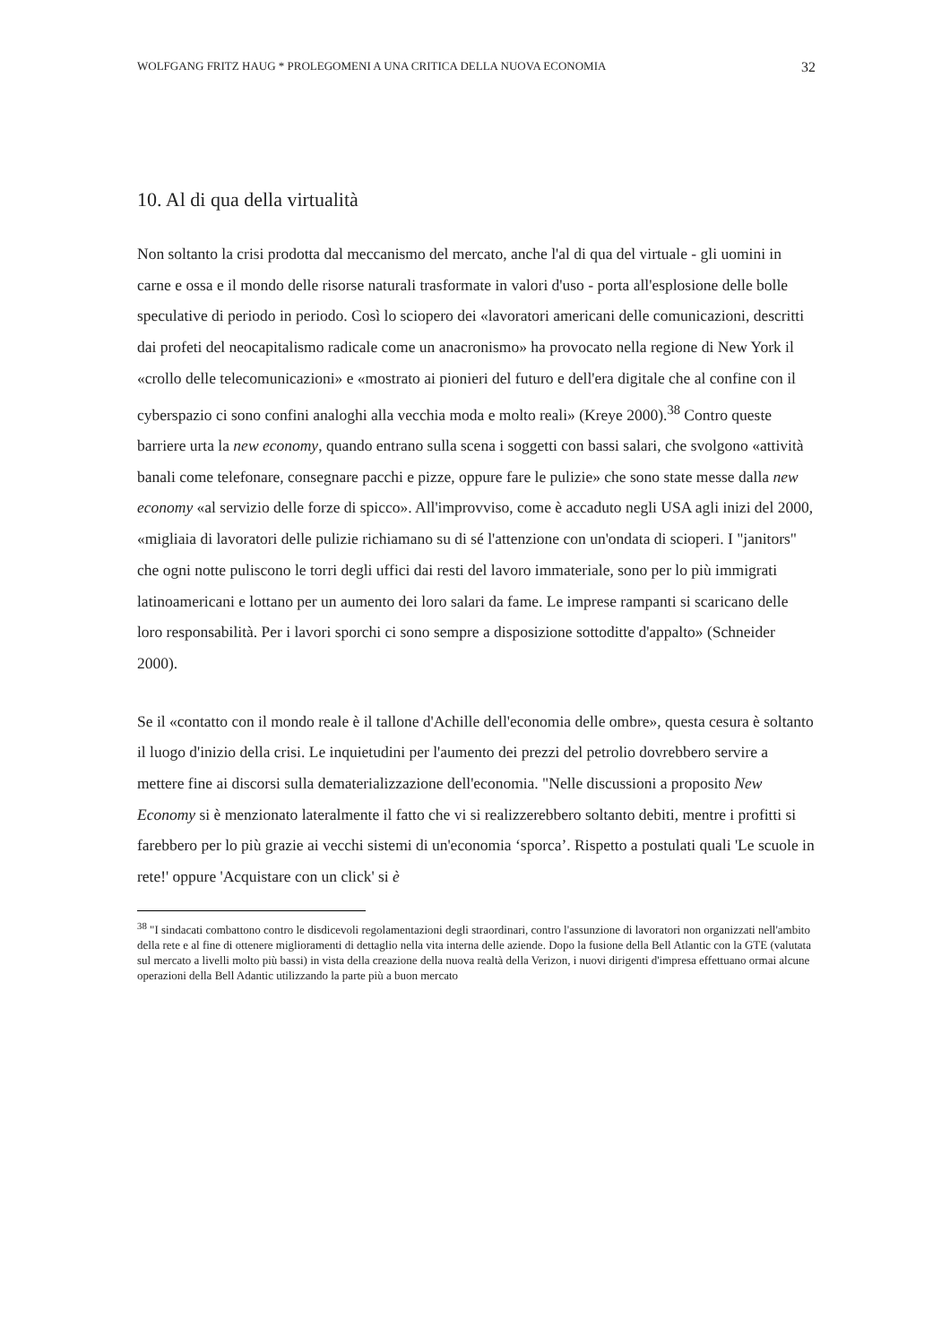WOLFGANG FRITZ HAUG * PROLEGOMENI A UNA CRITICA DELLA NUOVA ECONOMIA 32
10. Al di qua della virtualità
Non soltanto la crisi prodotta dal meccanismo del mercato, anche l'al di qua del virtuale - gli uomini in carne e ossa e il mondo delle risorse naturali trasformate in valori d'uso - porta all'esplosione delle bolle speculative di periodo in periodo. Così lo sciopero dei «lavoratori americani delle comunicazioni, descritti dai profeti del neocapitalismo radicale come un anacronismo» ha provocato nella regione di New York il «crollo delle telecomunicazioni» e «mostrato ai pionieri del futuro e dell'era digitale che al confine con il cyberspazio ci sono confini analoghi alla vecchia moda e molto reali» (Kreye 2000).<sup>38</sup> Contro queste barriere urta la new economy, quando entrano sulla scena i soggetti con bassi salari, che svolgono «attività banali come telefonare, consegnare pacchi e pizze, oppure fare le pulizie» che sono state messe dalla new economy «al servizio delle forze di spicco». All'improvviso, come è accaduto negli USA agli inizi del 2000, «migliaia di lavoratori delle pulizie richiamano su di sé l'attenzione con un'ondata di scioperi. I "janitors" che ogni notte puliscono le torri degli uffici dai resti del lavoro immateriale, sono per lo più immigrati latinoamericani e lottano per un aumento dei loro salari da fame. Le imprese rampanti si scaricano delle loro responsabilità. Per i lavori sporchi ci sono sempre a disposizione sottoditte d'appalto» (Schneider 2000).
Se il «contatto con il mondo reale è il tallone d'Achille dell'economia delle ombre», questa cesura è soltanto il luogo d'inizio della crisi. Le inquietudini per l'aumento dei prezzi del petrolio dovrebbero servire a mettere fine ai discorsi sulla dematerializzazione dell'economia. "Nelle discussioni a proposito New Economy si è menzionato lateralmente il fatto che vi si realizzerebbero soltanto debiti, mentre i profitti si farebbero per lo più grazie ai vecchi sistemi di un'economia ‘sporca’. Rispetto a postulati quali 'Le scuole in rete!' oppure 'Acquistare con un click' si è
<sup>38</sup> "I sindacati combattono contro le disdicevoli regolamentazioni degli straordinari, contro l'assunzione di lavoratori non organizzati nell'ambito della rete e al fine di ottenere miglioramenti di dettaglio nella vita interna delle aziende. Dopo la fusione della Bell Atlantic con la GTE (valutata sul mercato a livelli molto più bassi) in vista della creazione della nuova realtà della Verizon, i nuovi dirigenti d'impresa effettuano ormai alcune operazioni della Bell Adantic utilizzando la parte più a buon mercato